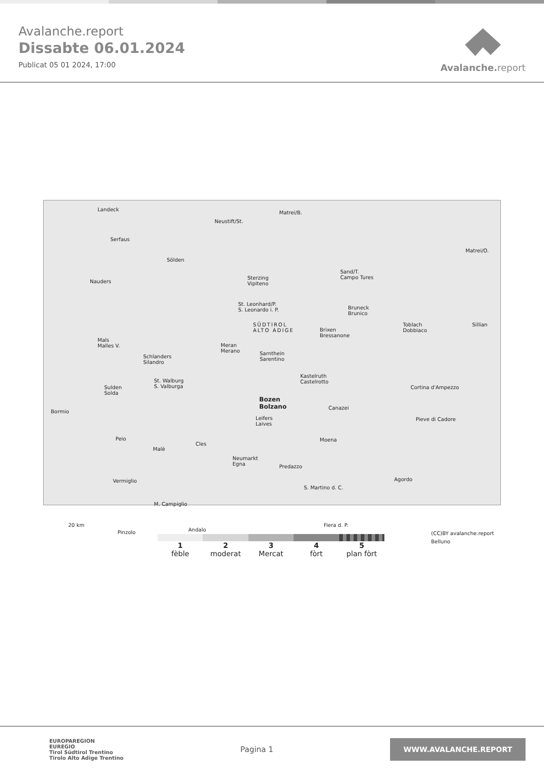Avalanche.report
Dissabte 06.01.2024
Publicat 05 01 2024, 17:00
Avalanche. report
Landeck
Serfaus
Nauders
Neustift/St.
Matrei/B.
Sölden
Sterzing
Vipiteno
Sand/T.
Campo Tures
Matrei/O.
St. Leonhard/P.
S. Leonardo i. P.
SÜDTIROL
ALTO ADIGE
Bruneck
Brunico
Toblach
Dobbiaco
Sillian
Brixen
Bressanone
Mals
Malles V. Meran
Merano
Schlanders
Silandro
Sarnthein
Sarentino
Kastelruth
Castelrotto
Sulden
Solda
St. Walburg
S. Valburga Cortina d'Ampezzo
Bozen
Bolzano
Bormio
Canazei
Leifers
Laives
Pieve di Cadore
Peio Moena
Malè
Cles
Neumarkt
Egna Predazzo
Vermiglio Agordo
S. Martino d. C.
M. Campiglio
20 km
Pinzolo Andalo
Fiera d. P.
(CC)BY avalanche.report
Belluno
1
fèble
2
moderat
3
Mercat
4
fòrt
5
plan fòrt
EUROPAREGION
EUREGIO
Tirol Südtirol Trentino
Tirolo Alto Adige Trentino
Pagina 1
WWW.AVALANCHE.REPORT